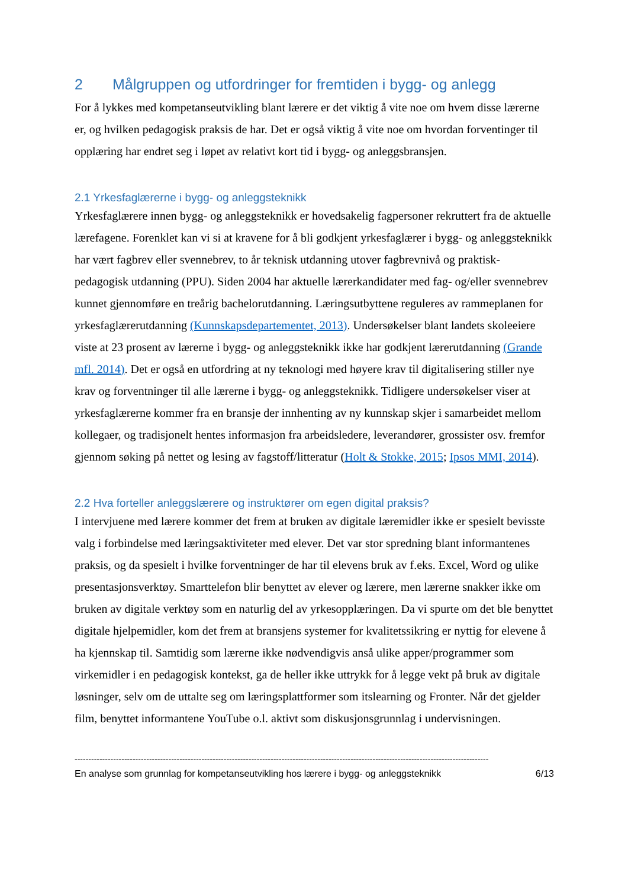2 Målgruppen og utfordringer for fremtiden i bygg- og anlegg
For å lykkes med kompetanseutvikling blant lærere er det viktig å vite noe om hvem disse lærerne er, og hvilken pedagogisk praksis de har. Det er også viktig å vite noe om hvordan forventinger til opplæring har endret seg i løpet av relativt kort tid i bygg- og anleggsbransjen.
2.1 Yrkesfaglærerne i bygg- og anleggsteknikk
Yrkesfaglærere innen bygg- og anleggsteknikk er hovedsakelig fagpersoner rekruttert fra de aktuelle lærefagene. Forenklet kan vi si at kravene for å bli godkjent yrkesfaglærer i bygg- og anleggsteknikk har vært fagbrev eller svennebrev, to år teknisk utdanning utover fagbrevnivå og praktisk-pedagogisk utdanning (PPU). Siden 2004 har aktuelle lærerkandidater med fag- og/eller svennebrev kunnet gjennomføre en treårig bachelorutdanning. Læringsutbyttene reguleres av rammeplanen for yrkesfaglærerutdanning (Kunnskapsdepartementet, 2013). Undersøkelser blant landets skoleeiere viste at 23 prosent av lærerne i bygg- og anleggsteknikk ikke har godkjent lærerutdanning (Grande mfl. 2014). Det er også en utfordring at ny teknologi med høyere krav til digitalisering stiller nye krav og forventninger til alle lærerne i bygg- og anleggsteknikk. Tidligere undersøkelser viser at yrkesfaglærerne kommer fra en bransje der innhenting av ny kunnskap skjer i samarbeidet mellom kollegaer, og tradisjonelt hentes informasjon fra arbeidsledere, leverandører, grossister osv. fremfor gjennom søking på nettet og lesing av fagstoff/litteratur (Holt & Stokke, 2015; Ipsos MMI, 2014).
2.2 Hva forteller anleggslærere og instruktører om egen digital praksis?
I intervjuene med lærere kommer det frem at bruken av digitale læremidler ikke er spesielt bevisste valg i forbindelse med læringsaktiviteter med elever. Det var stor spredning blant informantenes praksis, og da spesielt i hvilke forventninger de har til elevens bruk av f.eks. Excel, Word og ulike presentasjonsverktøy. Smarttelefon blir benyttet av elever og lærere, men lærerne snakker ikke om bruken av digitale verktøy som en naturlig del av yrkesopplæringen. Da vi spurte om det ble benyttet digitale hjelpemidler, kom det frem at bransjens systemer for kvalitetssikring er nyttig for elevene å ha kjennskap til. Samtidig som lærerne ikke nødvendigvis anså ulike apper/programmer som virkemidler i en pedagogisk kontekst, ga de heller ikke uttrykk for å legge vekt på bruk av digitale løsninger, selv om de uttalte seg om læringsplattformer som itslearning og Fronter. Når det gjelder film, benyttet informantene YouTube o.l. aktivt som diskusjonsgrunnlag i undervisningen.
------------------------------------------------------------------------------------------------------------------------------------------------------
En analyse som grunnlag for kompetanseutvikling hos lærere i bygg- og anleggsteknikk 6/13